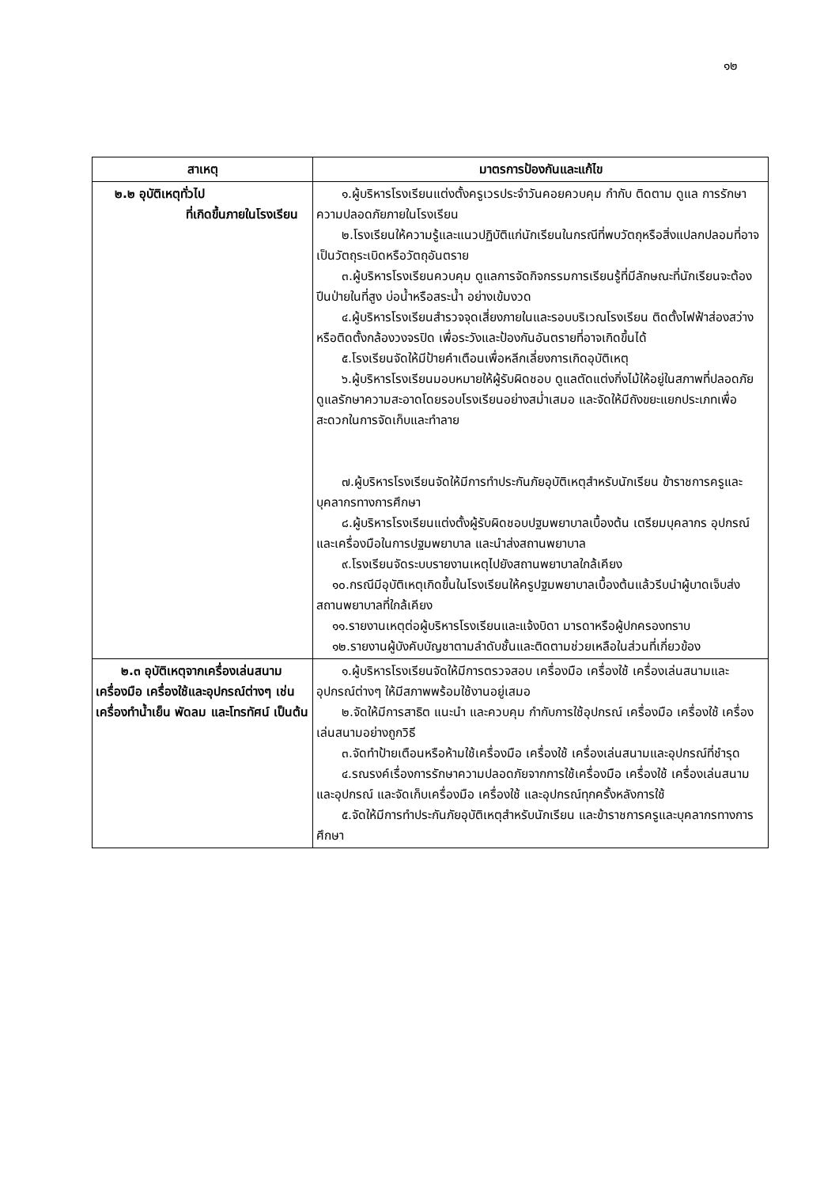๑๒
| สาเหตุ | มาตรการป้องกันและแก้ไข |
| --- | --- |
| ๒.๒ อุบัติเหตุทั่วไป ที่เกิดขึ้นภายในโรงเรียน | ๑.ผู้บริหารโรงเรียนแต่งตั้งครูเวรประจำวันคอยควบคุม กำกับ ติดตาม ดูแล การรักษาความปลอดภัยภายในโรงเรียน ๒.โรงเรียนให้ความรู้และแนวปฏิบัติแก่นักเรียนในกรณีที่พบวัตถุหรือสิ่งแปลกปลอมที่อาจเป็นวัตถุระเบิดหรือวัตถุอันตราย ๓.ผู้บริหารโรงเรียนควบคุม ดูแลการจัดกิจกรรมการเรียนรู้ที่มีลักษณะที่นักเรียนจะต้องปีนป่ายในที่สูง บ่อน้ำหรือสระน้ำ อย่างเข้มงวด ๔.ผู้บริหารโรงเรียนสำรวจจุดเสี่ยงภายในและรอบบริเวณโรงเรียน ติดตั้งไฟฟ้าส่องสว่างหรือติดตั้งกล้องวงจรปิด เพื่อระวังและป้องกันอันตรายที่อาจเกิดขึ้นได้ ๕.โรงเรียนจัดให้มีป้ายคำเตือนเพื่อหลีกเลี่ยงการเกิดอุบัติเหตุ ๖.ผู้บริหารโรงเรียนมอบหมายให้ผู้รับผิดชอบ ดูแลตัดแต่งกิ่งไม้ให้อยู่ในสภาพที่ปลอดภัย ดูแลรักษาความสะอาดโดยรอบโรงเรียนอย่างสม่ำเสมอ และจัดให้มีถังขยะแยกประเภทเพื่อสะดวกในการจัดเก็บและทำลาย ๗.ผู้บริหารโรงเรียนจัดให้มีการทำประกันภัยอุบัติเหตุสำหรับนักเรียน ข้าราชการครูและบุคลากรทางการศึกษา ๘.ผู้บริหารโรงเรียนแต่งตั้งผู้รับผิดชอบปฐมพยาบาลเบื้องต้น เตรียมบุคลากร อุปกรณ์และเครื่องมือในการปฐมพยาบาล และนำส่งสถานพยาบาล ๙.โรงเรียนจัดระบบรายงานเหตุไปยังสถานพยาบาลใกล้เคียง ๑๐.กรณีมีอุบัติเหตุเกิดขึ้นในโรงเรียนให้ครูปฐมพยาบาลเบื้องต้นแล้วรีบนำผู้บาดเจ็บส่งสถานพยาบาลที่ใกล้เคียง ๑๑.รายงานเหตุต่อผู้บริหารโรงเรียนและแจ้งบิดา มารดาหรือผู้ปกครองทราบ ๑๒.รายงานผู้บังคับบัญชาตามลำดับชั้นและติดตามช่วยเหลือในส่วนที่เกี่ยวข้อง |
| ๒.๓ อุบัติเหตุจากเครื่องเล่นสนาม เครื่องมือ เครื่องใช้และอุปกรณ์ต่างๆ เช่น เครื่องทำน้ำเย็น พัดลม และโทรทัศน์ เป็นต้น | ๑.ผู้บริหารโรงเรียนจัดให้มีการตรวจสอบ เครื่องมือ เครื่องใช้ เครื่องเล่นสนามและอุปกรณ์ต่างๆ ให้มีสภาพพร้อมใช้งานอยู่เสมอ ๒.จัดให้มีการสาธิต แนะนำ และควบคุม กำกับการใช้อุปกรณ์ เครื่องมือ เครื่องใช้ เครื่องเล่นสนามอย่างถูกวิธี ๓.จัดทำป้ายเตือนหรือห้ามใช้เครื่องมือ เครื่องใช้ เครื่องเล่นสนามและอุปกรณ์ที่ชำรุด ๔.รณรงค์เรื่องการรักษาความปลอดภัยจากการใช้เครื่องมือ เครื่องใช้ เครื่องเล่นสนามและอุปกรณ์ และจัดเก็บเครื่องมือ เครื่องใช้ และอุปกรณ์ทุกครั้งหลังการใช้ ๕.จัดให้มีการทำประกันภัยอุบัติเหตุสำหรับนักเรียน และข้าราชการครูและบุคลากรทางการศึกษา |